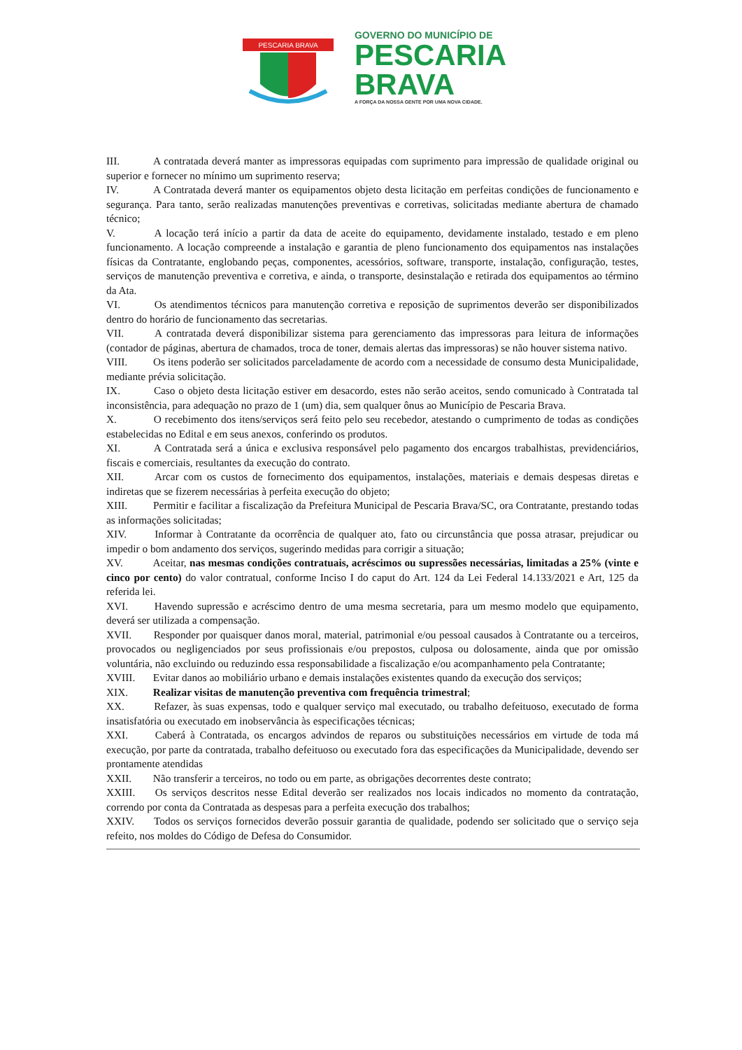PESCARIA BRAVA
GOVERNO DO MUNICÍPIO DE
PESCARIA
BRAVA
A FORÇA DA NOSSA GENTE POR UMA NOVA CIDADE.
III. A contratada deverá manter as impressoras equipadas com suprimento para impressão de qualidade original ou superior e fornecer no mínimo um suprimento reserva;
IV. A Contratada deverá manter os equipamentos objeto desta licitação em perfeitas condições de funcionamento e segurança. Para tanto, serão realizadas manutenções preventivas e corretivas, solicitadas mediante abertura de chamado técnico;
V. A locação terá início a partir da data de aceite do equipamento, devidamente instalado, testado e em pleno funcionamento. A locação compreende a instalação e garantia de pleno funcionamento dos equipamentos nas instalações físicas da Contratante, englobando peças, componentes, acessórios, software, transporte, instalação, configuração, testes, serviços de manutenção preventiva e corretiva, e ainda, o transporte, desinstalação e retirada dos equipamentos ao término da Ata.
VI. Os atendimentos técnicos para manutenção corretiva e reposição de suprimentos deverão ser disponibilizados dentro do horário de funcionamento das secretarias.
VII. A contratada deverá disponibilizar sistema para gerenciamento das impressoras para leitura de informações (contador de páginas, abertura de chamados, troca de toner, demais alertas das impressoras) se não houver sistema nativo.
VIII. Os itens poderão ser solicitados parceladamente de acordo com a necessidade de consumo desta Municipalidade, mediante prévia solicitação.
IX. Caso o objeto desta licitação estiver em desacordo, estes não serão aceitos, sendo comunicado à Contratada tal inconsistência, para adequação no prazo de 1 (um) dia, sem qualquer ônus ao Município de Pescaria Brava.
X. O recebimento dos itens/serviços será feito pelo seu recebedor, atestando o cumprimento de todas as condições estabelecidas no Edital e em seus anexos, conferindo os produtos.
XI. A Contratada será a única e exclusiva responsável pelo pagamento dos encargos trabalhistas, previdenciários, fiscais e comerciais, resultantes da execução do contrato.
XII. Arcar com os custos de fornecimento dos equipamentos, instalações, materiais e demais despesas diretas e indiretas que se fizerem necessárias à perfeita execução do objeto;
XIII. Permitir e facilitar a fiscalização da Prefeitura Municipal de Pescaria Brava/SC, ora Contratante, prestando todas as informações solicitadas;
XIV. Informar à Contratante da ocorrência de qualquer ato, fato ou circunstância que possa atrasar, prejudicar ou impedir o bom andamento dos serviços, sugerindo medidas para corrigir a situação;
XV. Aceitar, nas mesmas condições contratuais, acréscimos ou supressões necessárias, limitadas a 25% (vinte e cinco por cento) do valor contratual, conforme Inciso I do caput do Art. 124 da Lei Federal 14.133/2021 e Art, 125 da referida lei.
XVI. Havendo supressão e acréscimo dentro de uma mesma secretaria, para um mesmo modelo que equipamento, deverá ser utilizada a compensação.
XVII. Responder por quaisquer danos moral, material, patrimonial e/ou pessoal causados à Contratante ou a terceiros, provocados ou negligenciados por seus profissionais e/ou prepostos, culposa ou dolosamente, ainda que por omissão voluntária, não excluindo ou reduzindo essa responsabilidade a fiscalização e/ou acompanhamento pela Contratante;
XVIII. Evitar danos ao mobiliário urbano e demais instalações existentes quando da execução dos serviços;
XIX. Realizar visitas de manutenção preventiva com frequência trimestral;
XX. Refazer, às suas expensas, todo e qualquer serviço mal executado, ou trabalho defeituoso, executado de forma insatisfatória ou executado em inobservância às especificações técnicas;
XXI. Caberá à Contratada, os encargos advindos de reparos ou substituições necessários em virtude de toda má execução, por parte da contratada, trabalho defeituoso ou executado fora das especificações da Municipalidade, devendo ser prontamente atendidas
XXII. Não transferir a terceiros, no todo ou em parte, as obrigações decorrentes deste contrato;
XXIII. Os serviços descritos nesse Edital deverão ser realizados nos locais indicados no momento da contratação, correndo por conta da Contratada as despesas para a perfeita execução dos trabalhos;
XXIV. Todos os serviços fornecidos deverão possuir garantia de qualidade, podendo ser solicitado que o serviço seja refeito, nos moldes do Código de Defesa do Consumidor.